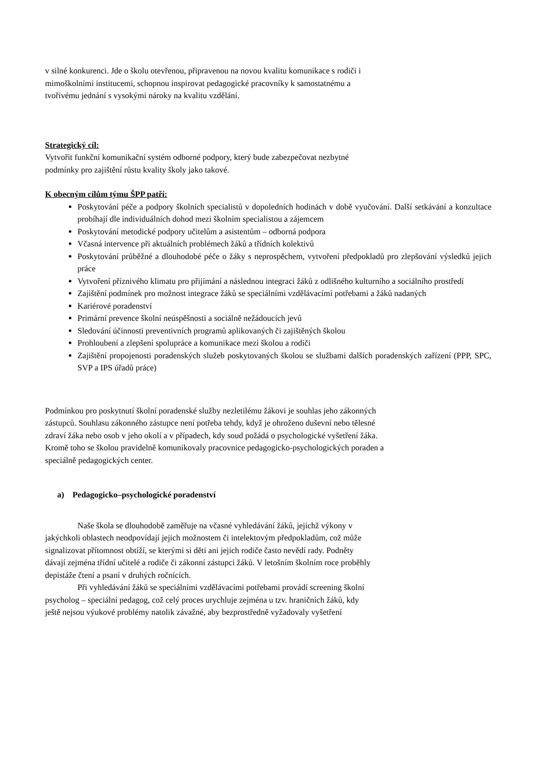v silné konkurenci. Jde o školu otevřenou, připravenou na novou kvalitu komunikace s rodiči i
mimoškolními institucemi, schopnou inspirovat pedagogické pracovníky k samostatnému a
tvořivému jednání s vysokými nároky na kvalitu vzdělání.
Strategický cíl:
Vytvořit funkční komunikační systém odborné podpory, který bude zabezpečovat nezbytné
podmínky pro zajištění růstu kvality školy jako takové.
K obecným cílům týmu ŠPP patří:
Poskytování péče a podpory školních specialistů v dopoledních hodinách v době vyučování. Další setkávání a konzultace probíhají dle individuálních dohod mezi školním specialistou a zájemcem
Poskytování metodické podpory učitelům a asistentům – odborná podpora
Včasná intervence při aktuálních problémech žáků a třídních kolektivů
Poskytování průběžné a dlouhodobé péče o žáky s neprospěchem, vytvoření předpokladů pro zlepšování výsledků jejich práce
Vytvoření příznivého klimatu pro přijímání a následnou integraci žáků z odlišného kulturního a sociálního prostředí
Zajištění podmínek pro možnost integrace žáků se speciálními vzdělávacími potřebami a žáků nadaných
Kariérové poradenství
Primární prevence školní neúspěšnosti a sociálně nežádoucích jevů
Sledování účinnosti preventivních programů aplikovaných či zajištěných školou
Prohloubení a zlepšení spolupráce a komunikace mezi školou a rodiči
Zajištění propojenosti poradenských služeb poskytovaných školou se službami dalších poradenských zařízení (PPP, SPC, SVP a IPS úřadů práce)
Podmínkou pro poskytnutí školní poradenské služby nezletilému žákovi je souhlas jeho zákonných
zástupců. Souhlasu zákonného zástupce není potřeba tehdy, když je ohroženo duševní nebo tělesné
zdraví žáka nebo osob v jeho okolí a v případech, kdy soud požádá o psychologické vyšetření žáka.
Kromě toho se školou pravidelně komunikovaly pracovnice pedagogicko-psychologických poraden a
speciálně pedagogických center.
a) Pedagogicko–psychologické poradenství
Naše škola se dlouhodobě zaměřuje na včasné vyhledávání žáků, jejichž výkony v
jakýchkoli oblastech neodpovídají jejich možnostem či intelektovým předpokladům, což může
signalizovat přítomnost obtíží, se kterými si děti ani jejich rodiče často nevědí rady. Podněty
dávají zejména třídní učitelé a rodiče či zákonní zástupci žáků. V letošním školním roce proběhly
depistáže čtení a psaní v druhých ročnících.
Při vyhledávání žáků se speciálními vzdělávacími potřebami provádí screening školní
psycholog – speciální pedagog, což celý proces urychluje zejména u tzv. hraničních žáků, kdy
ještě nejsou výukové problémy natolik závažné, aby bezprostředně vyžadovaly vyšetření